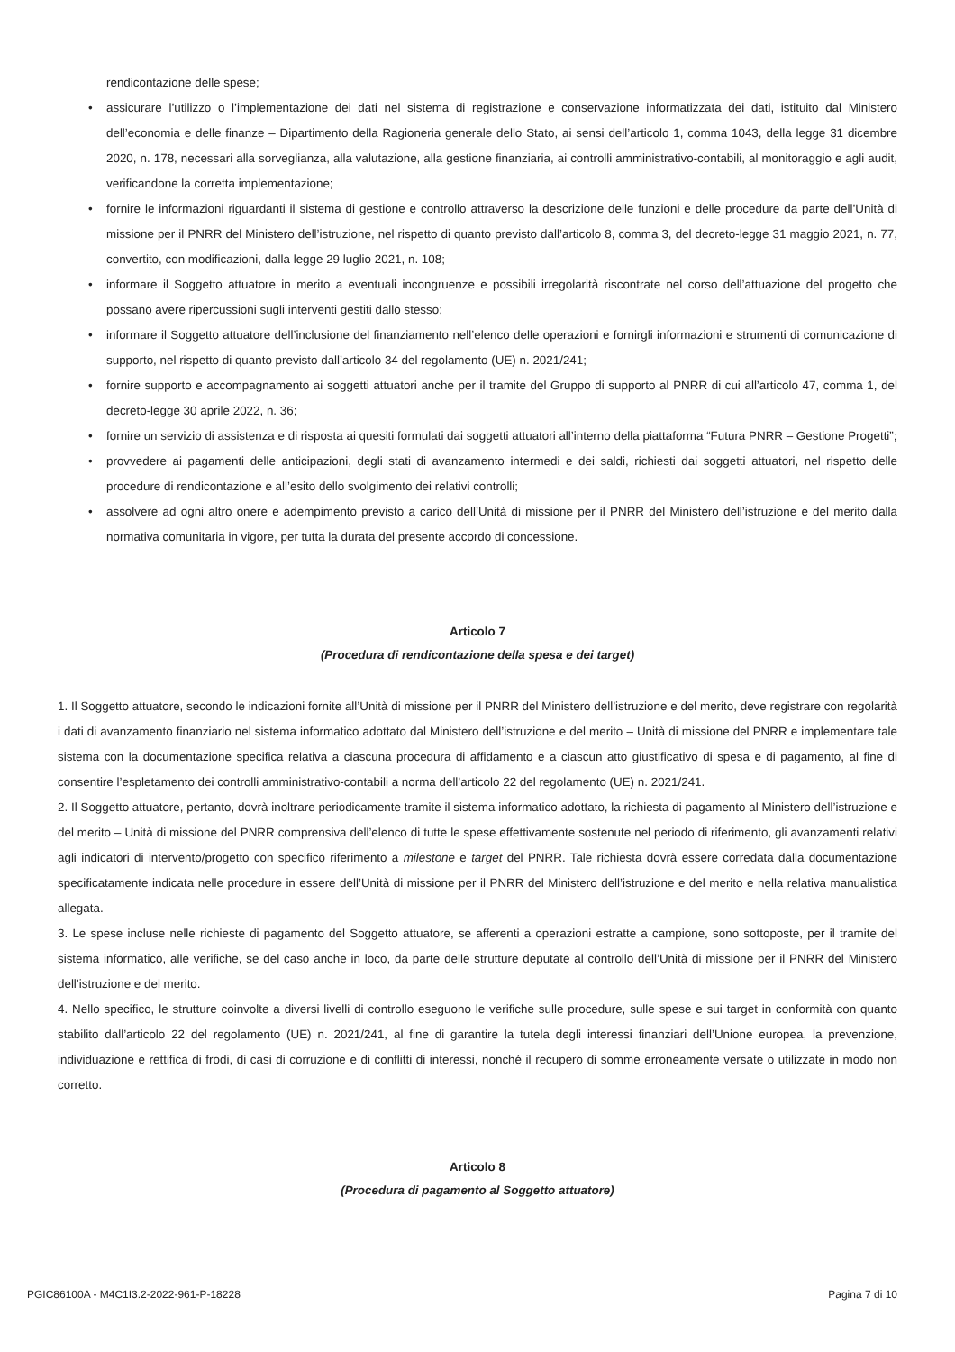rendicontazione delle spese;
• assicurare l’utilizzo o l’implementazione dei dati nel sistema di registrazione e conservazione informatizzata dei dati, istituito dal Ministero dell’economia e delle finanze – Dipartimento della Ragioneria generale dello Stato, ai sensi dell’articolo 1, comma 1043, della legge 31 dicembre 2020, n. 178, necessari alla sorveglianza, alla valutazione, alla gestione finanziaria, ai controlli amministrativo-contabili, al monitoraggio e agli audit, verificandone la corretta implementazione;
• fornire le informazioni riguardanti il sistema di gestione e controllo attraverso la descrizione delle funzioni e delle procedure da parte dell’Unità di missione per il PNRR del Ministero dell’istruzione, nel rispetto di quanto previsto dall’articolo 8, comma 3, del decreto-legge 31 maggio 2021, n. 77, convertito, con modificazioni, dalla legge 29 luglio 2021, n. 108;
• informare il Soggetto attuatore in merito a eventuali incongruenze e possibili irregolarità riscontrate nel corso dell’attuazione del progetto che possano avere ripercussioni sugli interventi gestiti dallo stesso;
• informare il Soggetto attuatore dell’inclusione del finanziamento nell’elenco delle operazioni e fornirgli informazioni e strumenti di comunicazione di supporto, nel rispetto di quanto previsto dall’articolo 34 del regolamento (UE) n. 2021/241;
• fornire supporto e accompagnamento ai soggetti attuatori anche per il tramite del Gruppo di supporto al PNRR di cui all’articolo 47, comma 1, del decreto-legge 30 aprile 2022, n. 36;
• fornire un servizio di assistenza e di risposta ai quesiti formulati dai soggetti attuatori all’interno della piattaforma “Futura PNRR – Gestione Progetti”;
• provvedere ai pagamenti delle anticipazioni, degli stati di avanzamento intermedi e dei saldi, richiesti dai soggetti attuatori, nel rispetto delle procedure di rendicontazione e all’esito dello svolgimento dei relativi controlli;
• assolvere ad ogni altro onere e adempimento previsto a carico dell’Unità di missione per il PNRR del Ministero dell’istruzione e del merito dalla normativa comunitaria in vigore, per tutta la durata del presente accordo di concessione.
Articolo 7
(Procedura di rendicontazione della spesa e dei target)
1. Il Soggetto attuatore, secondo le indicazioni fornite all’Unità di missione per il PNRR del Ministero dell’istruzione e del merito, deve registrare con regolarità i dati di avanzamento finanziario nel sistema informatico adottato dal Ministero dell’istruzione e del merito – Unità di missione del PNRR e implementare tale sistema con la documentazione specifica relativa a ciascuna procedura di affidamento e a ciascun atto giustificativo di spesa e di pagamento, al fine di consentire l’espletamento dei controlli amministrativo-contabili a norma dell’articolo 22 del regolamento (UE) n. 2021/241.
2. Il Soggetto attuatore, pertanto, dovrà inoltrare periodicamente tramite il sistema informatico adottato, la richiesta di pagamento al Ministero dell’istruzione e del merito – Unità di missione del PNRR comprensiva dell’elenco di tutte le spese effettivamente sostenute nel periodo di riferimento, gli avanzamenti relativi agli indicatori di intervento/progetto con specifico riferimento a milestone e target del PNRR. Tale richiesta dovrà essere corredata dalla documentazione specificatamente indicata nelle procedure in essere dell’Unità di missione per il PNRR del Ministero dell’istruzione e del merito e nella relativa manualistica allegata.
3. Le spese incluse nelle richieste di pagamento del Soggetto attuatore, se afferenti a operazioni estratte a campione, sono sottoposte, per il tramite del sistema informatico, alle verifiche, se del caso anche in loco, da parte delle strutture deputate al controllo dell’Unità di missione per il PNRR del Ministero dell’istruzione e del merito.
4. Nello specifico, le strutture coinvolte a diversi livelli di controllo eseguono le verifiche sulle procedure, sulle spese e sui target in conformità con quanto stabilito dall’articolo 22 del regolamento (UE) n. 2021/241, al fine di garantire la tutela degli interessi finanziari dell’Unione europea, la prevenzione, individuazione e rettifica di frodi, di casi di corruzione e di conflitti di interessi, nonché il recupero di somme erroneamente versate o utilizzate in modo non corretto.
Articolo 8
(Procedura di pagamento al Soggetto attuatore)
PGIC86100A - M4C1I3.2-2022-961-P-18228 Pagina 7 di 10